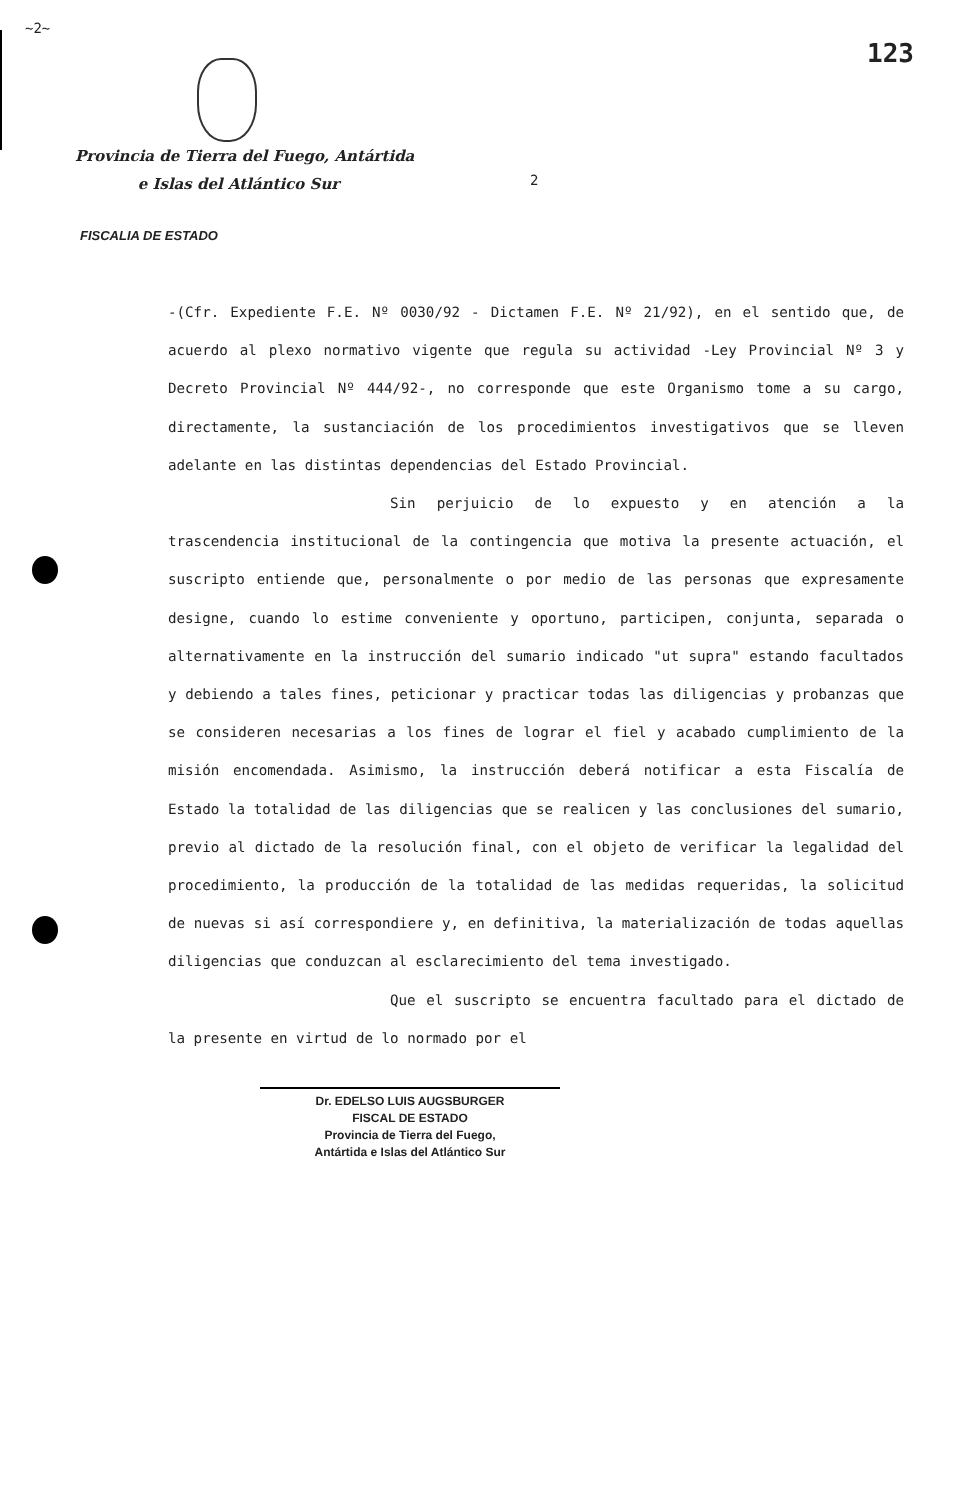~2~ 123
Provincia de Tierra del Fuego, Antártida
e Islas del Atlántico Sur
2
FISCALIA DE ESTADO
-(Cfr. Expediente F.E. Nº 0030/92 - Dictamen F.E. Nº 21/92), en el sentido que, de acuerdo al plexo normativo vigente que regula su actividad -Ley Provincial Nº 3 y Decreto Provincial Nº 444/92-, no corresponde que este Organismo tome a su cargo, directamente, la sustanciación de los procedimientos investigativos que se lleven adelante en las distintas dependencias del Estado Provincial.
Sin perjuicio de lo expuesto y en atención a la trascendencia institucional de la contingencia que motiva la presente actuación, el suscripto entiende que, personalmente o por medio de las personas que expresamente designe, cuando lo estime conveniente y oportuno, participen, conjunta, separada o alternativamente en la instrucción del sumario indicado "ut supra" estando facultados y debiendo a tales fines, peticionar y practicar todas las diligencias y probanzas que se consideren necesarias a los fines de lograr el fiel y acabado cumplimiento de la misión encomendada. Asimismo, la instrucción deberá notificar a esta Fiscalía de Estado la totalidad de las diligencias que se realicen y las conclusiones del sumario, previo al dictado de la resolución final, con el objeto de verificar la legalidad del procedimiento, la producción de la totalidad de las medidas requeridas, la solicitud de nuevas si así correspondiere y, en definitiva, la materialización de todas aquellas diligencias que conduzcan al esclarecimiento del tema investigado.
Que el suscripto se encuentra facultado para el dictado de la presente en virtud de lo normado por el
Dr. EDELSO LUIS AUGSBURGER
FISCAL DE ESTADO
Provincia de Tierra del Fuego,
Antártida e Islas del Atlántico Sur